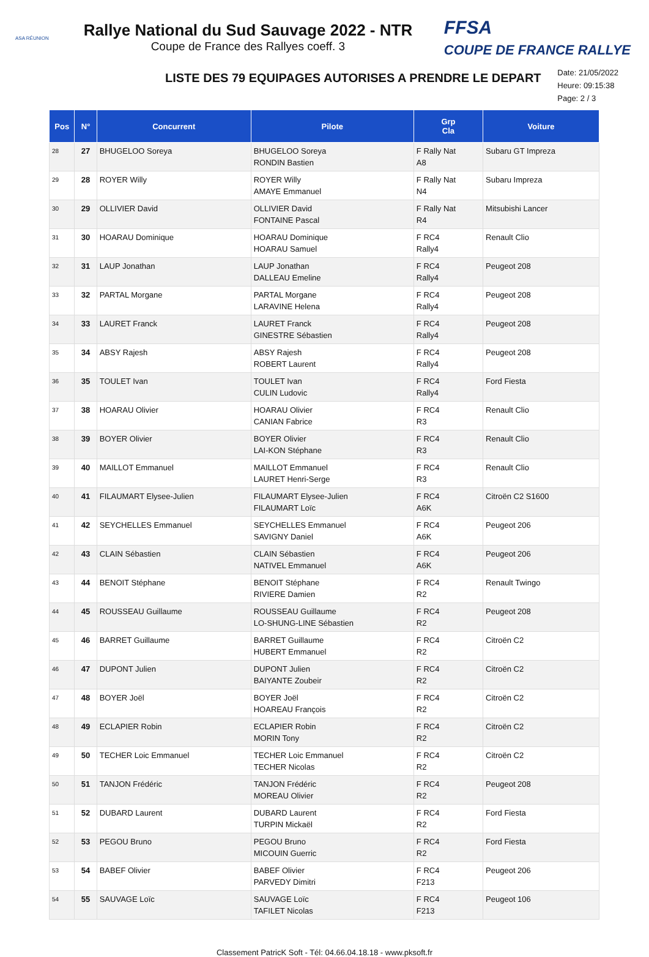ASA RÉUNION
Rallye National du Sud Sauvage 2022 - NTR
Coupe de France des Rallyes coeff. 3
FFSA
COUPE DE FRANCE RALLYE
LISTE DES 79 EQUIPAGES AUTORISES A PRENDRE LE DEPART
Date: 21/05/2022
Heure: 09:15:38
Page: 2 / 3
| Pos | N° | Concurrent | Pilote | Grp Cla | Voiture |
| --- | --- | --- | --- | --- | --- |
| 28 | 27 | BHUGELOO Soreya | BHUGELOO Soreya RONDIN Bastien | F Rally Nat A8 | Subaru GT Impreza |
| 29 | 28 | ROYER Willy | ROYER Willy AMAYE Emmanuel | F Rally Nat N4 | Subaru Impreza |
| 30 | 29 | OLLIVIER David | OLLIVIER David FONTAINE Pascal | F Rally Nat R4 | Mitsubishi Lancer |
| 31 | 30 | HOARAU Dominique | HOARAU Dominique HOARAU Samuel | F RC4 Rally4 | Renault Clio |
| 32 | 31 | LAUP Jonathan | LAUP Jonathan DALLEAU Emeline | F RC4 Rally4 | Peugeot 208 |
| 33 | 32 | PARTAL Morgane | PARTAL Morgane LARAVINE Helena | F RC4 Rally4 | Peugeot 208 |
| 34 | 33 | LAURET Franck | LAURET Franck GINESTRE Sébastien | F RC4 Rally4 | Peugeot 208 |
| 35 | 34 | ABSY Rajesh | ABSY Rajesh ROBERT Laurent | F RC4 Rally4 | Peugeot 208 |
| 36 | 35 | TOULET Ivan | TOULET Ivan CULIN Ludovic | F RC4 Rally4 | Ford Fiesta |
| 37 | 38 | HOARAU Olivier | HOARAU Olivier CANIAN Fabrice | F RC4 R3 | Renault Clio |
| 38 | 39 | BOYER Olivier | BOYER Olivier LAI-KON Stéphane | F RC4 R3 | Renault Clio |
| 39 | 40 | MAILLOT Emmanuel | MAILLOT Emmanuel LAURET Henri-Serge | F RC4 R3 | Renault Clio |
| 40 | 41 | FILAUMART Elysee-Julien | FILAUMART Elysee-Julien FILAUMART Loïc | F RC4 A6K | Citroën C2 S1600 |
| 41 | 42 | SEYCHELLES Emmanuel | SEYCHELLES Emmanuel SAVIGNY Daniel | F RC4 A6K | Peugeot 206 |
| 42 | 43 | CLAIN Sébastien | CLAIN Sébastien NATIVEL Emmanuel | F RC4 A6K | Peugeot 206 |
| 43 | 44 | BENOIT Stéphane | BENOIT Stéphane RIVIERE Damien | F RC4 R2 | Renault Twingo |
| 44 | 45 | ROUSSEAU Guillaume | ROUSSEAU Guillaume LO-SHUNG-LINE Sébastien | F RC4 R2 | Peugeot 208 |
| 45 | 46 | BARRET Guillaume | BARRET Guillaume HUBERT Emmanuel | F RC4 R2 | Citroën C2 |
| 46 | 47 | DUPONT Julien | DUPONT Julien BAIYANTE Zoubeir | F RC4 R2 | Citroën C2 |
| 47 | 48 | BOYER Joël | BOYER Joël HOAREAU François | F RC4 R2 | Citroën C2 |
| 48 | 49 | ECLAPIER Robin | ECLAPIER Robin MORIN Tony | F RC4 R2 | Citroën C2 |
| 49 | 50 | TECHER Loic Emmanuel | TECHER Loic Emmanuel TECHER Nicolas | F RC4 R2 | Citroën C2 |
| 50 | 51 | TANJON Frédéric | TANJON Frédéric MOREAU Olivier | F RC4 R2 | Peugeot 208 |
| 51 | 52 | DUBARD Laurent | DUBARD Laurent TURPIN Mickaël | F RC4 R2 | Ford Fiesta |
| 52 | 53 | PEGOU Bruno | PEGOU Bruno MICOUIN Guerric | F RC4 R2 | Ford Fiesta |
| 53 | 54 | BABEF Olivier | BABEF Olivier PARVEDY Dimitri | F RC4 F213 | Peugeot 206 |
| 54 | 55 | SAUVAGE Loïc | SAUVAGE Loïc TAFILET Nicolas | F RC4 F213 | Peugeot 106 |
Classement PatricK Soft - Tél: 04.66.04.18.18 - www.pksoft.fr